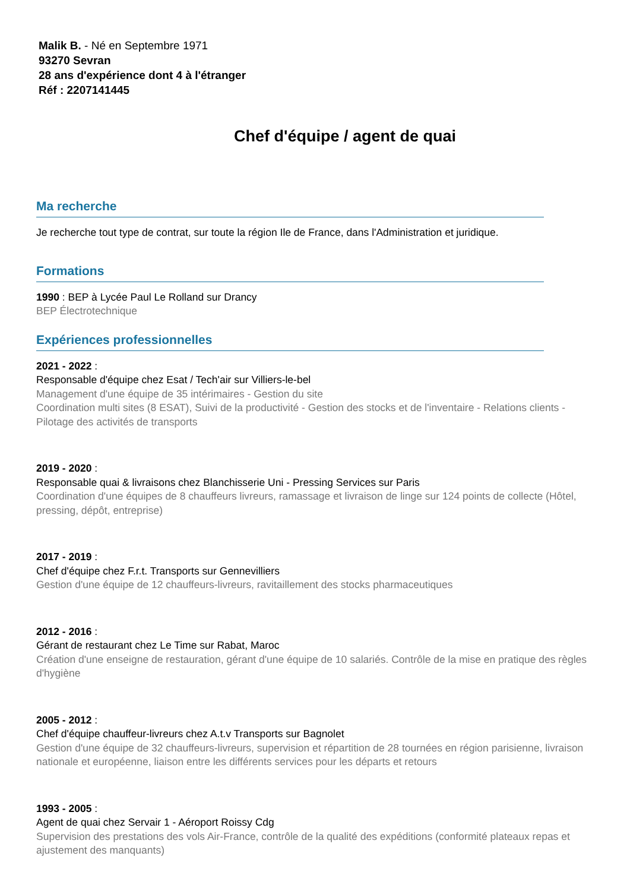Malik B. - Né en Septembre 1971
93270 Sevran
28 ans d'expérience dont 4 à l'étranger
Réf : 2207141445
Chef d'équipe / agent de quai
Ma recherche
Je recherche tout type de contrat, sur toute la région Ile de France, dans l'Administration et juridique.
Formations
1990 : BEP à Lycée Paul Le Rolland sur Drancy
BEP Électrotechnique
Expériences professionnelles
2021 - 2022 :
Responsable d'équipe chez Esat / Tech'air sur Villiers-le-bel
Management d'une équipe de 35 intérimaires - Gestion du site
Coordination multi sites (8 ESAT), Suivi de la productivité - Gestion des stocks et de l'inventaire - Relations clients - Pilotage des activités de transports
2019 - 2020 :
Responsable quai & livraisons chez Blanchisserie Uni - Pressing Services sur Paris
Coordination d'une équipes de 8 chauffeurs livreurs, ramassage et livraison de linge sur 124 points de collecte (Hôtel, pressing, dépôt, entreprise)
2017 - 2019 :
Chef d'équipe chez F.r.t. Transports sur Gennevilliers
Gestion d'une équipe de 12 chauffeurs-livreurs, ravitaillement des stocks pharmaceutiques
2012 - 2016 :
Gérant de restaurant chez Le Time sur Rabat, Maroc
Création d'une enseigne de restauration, gérant d'une équipe de 10 salariés. Contrôle de la mise en pratique des règles d'hygiène
2005 - 2012 :
Chef d'équipe chauffeur-livreurs chez A.t.v Transports sur Bagnolet
Gestion d'une équipe de 32 chauffeurs-livreurs, supervision et répartition de 28 tournées en région parisienne, livraison nationale et européenne, liaison entre les différents services pour les départs et retours
1993 - 2005 :
Agent de quai chez Servair 1 - Aéroport Roissy Cdg
Supervision des prestations des vols Air-France, contrôle de la qualité des expéditions (conformité plateaux repas et ajustement des manquants)